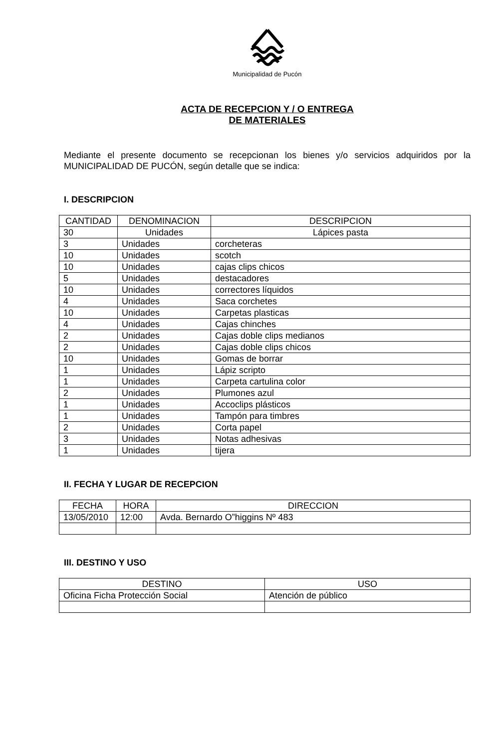Municipalidad de Pucón
ACTA DE RECEPCION Y / O ENTREGA
DE MATERIALES
Mediante el presente documento se recepcionan los bienes y/o servicios adquiridos por la MUNICIPALIDAD DE PUCÓN, según detalle que se indica:
I. DESCRIPCION
| CANTIDAD | DENOMINACION | DESCRIPCION |
| --- | --- | --- |
| 30 | Unidades | Lápices pasta |
| 3 | Unidades | corcheteras |
| 10 | Unidades | scotch |
| 10 | Unidades | cajas clips chicos |
| 5 | Unidades | destacadores |
| 10 | Unidades | correctores líquidos |
| 4 | Unidades | Saca corchetes |
| 10 | Unidades | Carpetas plasticas |
| 4 | Unidades | Cajas chinches |
| 2 | Unidades | Cajas doble clips medianos |
| 2 | Unidades | Cajas doble clips chicos |
| 10 | Unidades | Gomas de borrar |
| 1 | Unidades | Lápiz scripto |
| 1 | Unidades | Carpeta cartulina color |
| 2 | Unidades | Plumones azul |
| 1 | Unidades | Accoclips plásticos |
| 1 | Unidades | Tampón para timbres |
| 2 | Unidades | Corta papel |
| 3 | Unidades | Notas adhesivas |
| 1 | Unidades | tijera |
II. FECHA Y LUGAR DE RECEPCION
| FECHA | HORA | DIRECCION |
| --- | --- | --- |
| 13/05/2010 | 12:00 | Avda. Bernardo O”higgins Nº 483 |
III. DESTINO Y USO
| DESTINO | USO |
| --- | --- |
| Oficina Ficha Protección Social | Atención de público |